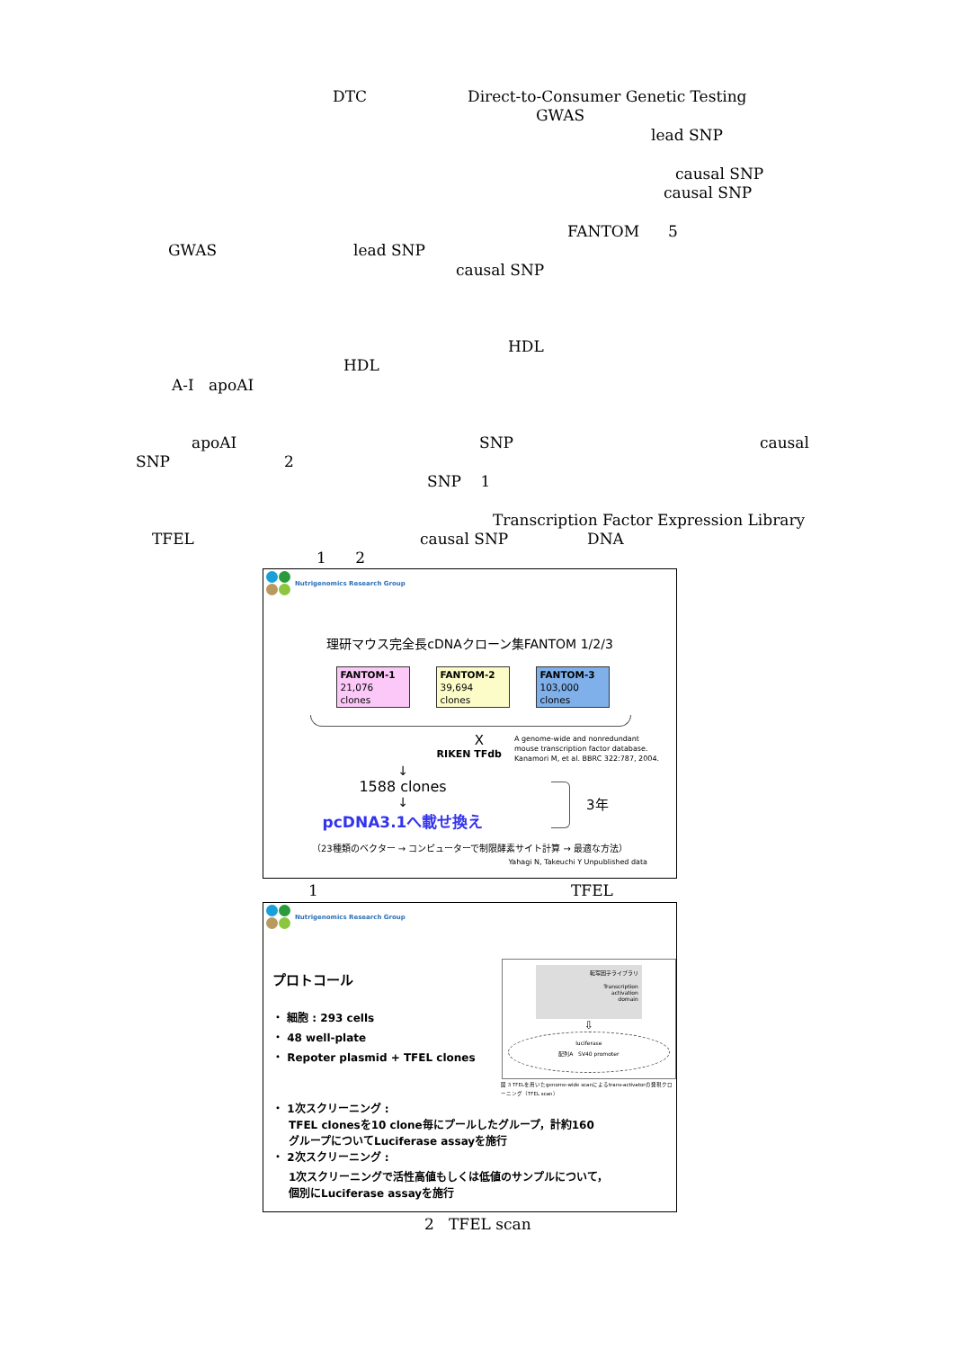DTC Direct-to-Consumer Genetic Testing
GWAS
lead SNP
causal SNP
causal SNP
FANTOM 5
GWAS lead SNP
causal SNP
HDL
HDL
A-I apoAI
apoAI SNP causal
SNP 2
SNP 1
Transcription Factor Expression Library
TFEL causal SNP DNA
1 2
Nutrigenomics Research Group
理研マウス完全長cDNAクローン集FANTOM 1/2/3
FANTOM-1
21,076 clones FANTOM-2
39,694 clones FANTOM-3
103,000 clones
X
RIKEN TFdb
A genome-wide and nonredundant
mouse transcription factor database.
Kanamori M, et al. BBRC 322:787, 2004.
↓
1588 clones
↓
pcDNA3.1へ載せ換え
3年
（23種類のベクター → コンピューターで制限酵素サイト計算 → 最適な方法）
Yahagi N, Takeuchi Y Unpublished data
1 TFEL
Nutrigenomics Research Group
プロトコール
・ 細胞 : 293 cells
・ 48 well-plate
・ Repoter plasmid + TFEL clones
転写因子ライブラリ
Transcription
activation
domain
⇩
luciferase
配列A SV40 promoter
図 3 TFELを用いたgenome-wide scanによるtrans-activatorの発現クローニング（TFEL scan）
・ 1次スクリーニング :
TFEL clonesを10 clone毎にプールしたグループ，計約160
グループについてLuciferase assayを施行
・ 2次スクリーニング :
1次スクリーニングで活性高値もしくは低値のサンプルについて，
個別にLuciferase assayを施行
2 TFEL scan